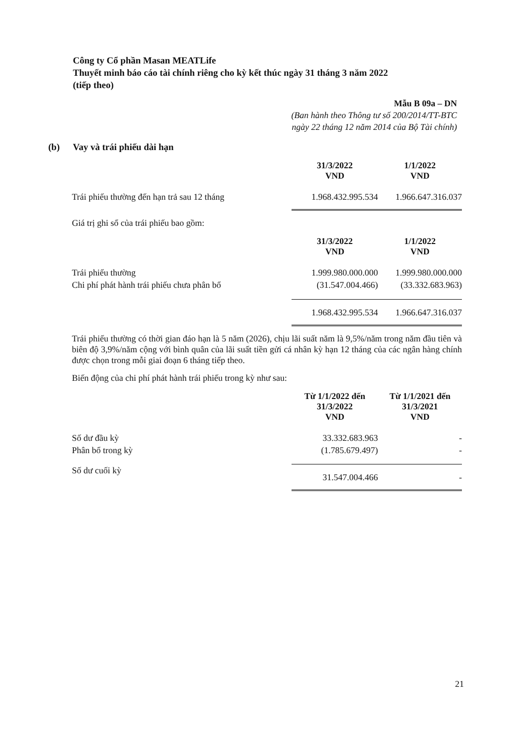Công ty Cổ phần Masan MEATLife
Thuyết minh báo cáo tài chính riêng cho kỳ kết thúc ngày 31 tháng 3 năm 2022
(tiếp theo)
Mẫu B 09a – DN
(Ban hành theo Thông tư số 200/2014/TT-BTC
ngày 22 tháng 12 năm 2014 của Bộ Tài chính)
(b) Vay và trái phiếu dài hạn
| | 31/3/2022 VND | 1/1/2022 VND |
| Trái phiếu thường đến hạn trả sau 12 tháng | 1.968.432.995.534 | 1.966.647.316.037 |
Giá trị ghi sổ của trái phiếu bao gồm:
| | 31/3/2022 VND | 1/1/2022 VND |
| Trái phiếu thường | 1.999.980.000.000 | 1.999.980.000.000 |
| Chi phí phát hành trái phiếu chưa phân bổ | (31.547.004.466) | (33.332.683.963) |
| | 1.968.432.995.534 | 1.966.647.316.037 |
Trái phiếu thường có thời gian đáo hạn là 5 năm (2026), chịu lãi suất năm là 9,5%/năm trong năm đầu tiên và biên độ 3,9%/năm cộng với bình quân của lãi suất tiền gửi cá nhân kỳ hạn 12 tháng của các ngân hàng chính được chọn trong mỗi giai đoạn 6 tháng tiếp theo.
Biến động của chi phí phát hành trái phiếu trong kỳ như sau:
| | Từ 1/1/2022 đến 31/3/2022 VND | Từ 1/1/2021 đến 31/3/2021 VND |
| Số dư đầu kỳ | 33.332.683.963 | - |
| Phân bổ trong kỳ | (1.785.679.497) | - |
| Số dư cuối kỳ | 31.547.004.466 | - |
21